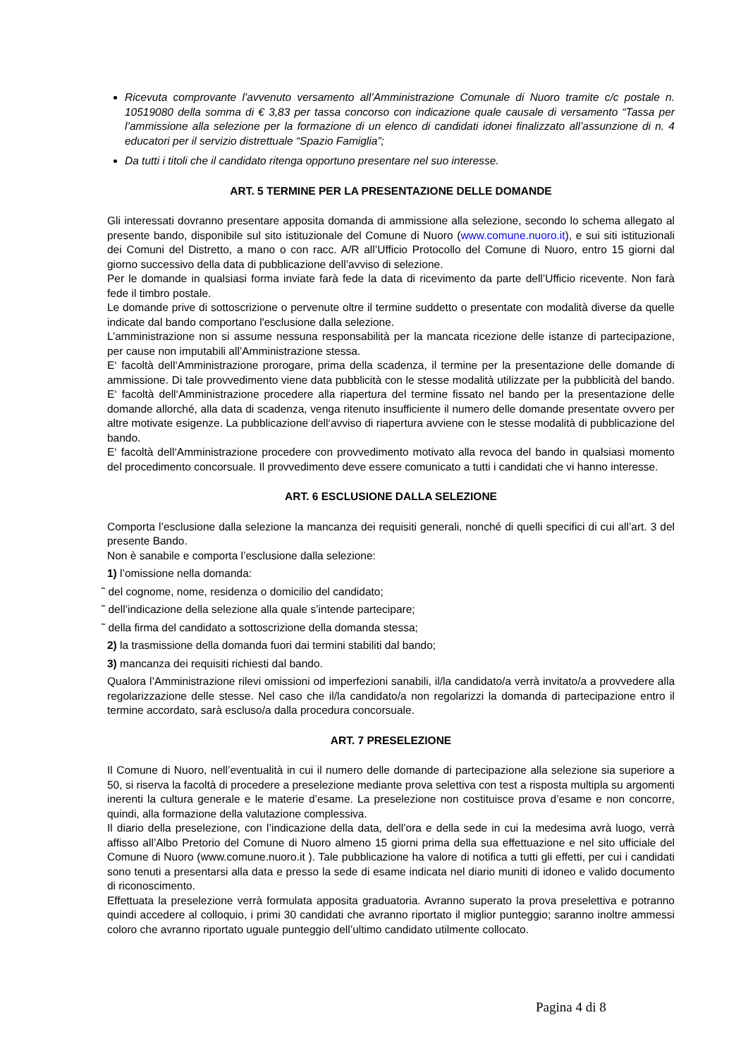Ricevuta comprovante l’avvenuto versamento all’Amministrazione Comunale di Nuoro tramite c/c postale n. 10519080 della somma di € 3,83 per tassa concorso con indicazione quale causale di versamento “Tassa per l’ammissione alla selezione per la formazione di un elenco di candidati idonei finalizzato all’assunzione di n. 4 educatori per il servizio distrettuale “Spazio Famiglia”;
Da tutti i titoli che il candidato ritenga opportuno presentare nel suo interesse.
ART. 5 TERMINE PER LA PRESENTAZIONE DELLE DOMANDE
Gli interessati dovranno presentare apposita domanda di ammissione alla selezione, secondo lo schema allegato al presente bando, disponibile sul sito istituzionale del Comune di Nuoro (www.comune.nuoro.it), e sui siti istituzionali dei Comuni del Distretto, a mano o con racc. A/R all’Ufficio Protocollo del Comune di Nuoro, entro 15 giorni dal giorno successivo della data di pubblicazione dell’avviso di selezione.
Per le domande in qualsiasi forma inviate farà fede la data di ricevimento da parte dell’Ufficio ricevente. Non farà fede il timbro postale.
Le domande prive di sottoscrizione o pervenute oltre il termine suddetto o presentate con modalità diverse da quelle indicate dal bando comportano l'esclusione dalla selezione.
L’amministrazione non si assume nessuna responsabilità per la mancata ricezione delle istanze di partecipazione, per cause non imputabili all’Amministrazione stessa.
E‘ facoltà dell‘Amministrazione prorogare, prima della scadenza, il termine per la presentazione delle domande di ammissione. Di tale provvedimento viene data pubblicità con le stesse modalità utilizzate per la pubblicità del bando. E‘ facoltà dell‘Amministrazione procedere alla riapertura del termine fissato nel bando per la presentazione delle domande allorché, alla data di scadenza, venga ritenuto insufficiente il numero delle domande presentate ovvero per altre motivate esigenze. La pubblicazione dell‘avviso di riapertura avviene con le stesse modalità di pubblicazione del bando.
E‘ facoltà dell‘Amministrazione procedere con provvedimento motivato alla revoca del bando in qualsiasi momento del procedimento concorsuale. Il provvedimento deve essere comunicato a tutti i candidati che vi hanno interesse.
ART. 6 ESCLUSIONE DALLA SELEZIONE
Comporta l’esclusione dalla selezione la mancanza dei requisiti generali, nonché di quelli specifici di cui all’art. 3 del presente Bando.
Non è sanabile e comporta l’esclusione dalla selezione:
1) l’omissione nella domanda:
˜ del cognome, nome, residenza o domicilio del candidato;
˜ dell’indicazione della selezione alla quale s’intende partecipare;
˜ della firma del candidato a sottoscrizione della domanda stessa;
2) la trasmissione della domanda fuori dai termini stabiliti dal bando;
3) mancanza dei requisiti richiesti dal bando.
Qualora l’Amministrazione rilevi omissioni od imperfezioni sanabili, il/la candidato/a verrà invitato/a a provvedere alla regolarizzazione delle stesse. Nel caso che il/la candidato/a non regolarizzi la domanda di partecipazione entro il termine accordato, sarà escluso/a dalla procedura concorsuale.
ART. 7 PRESELEZIONE
Il Comune di Nuoro, nell’eventualità in cui il numero delle domande di partecipazione alla selezione sia superiore a 50, si riserva la facoltà di procedere a preselezione mediante prova selettiva con test a risposta multipla su argomenti inerenti la cultura generale e le materie d’esame. La preselezione non costituisce prova d’esame e non concorre, quindi, alla formazione della valutazione complessiva.
Il diario della preselezione, con l’indicazione della data, dell’ora e della sede in cui la medesima avrà luogo, verrà affisso all’Albo Pretorio del Comune di Nuoro almeno 15 giorni prima della sua effettuazione e nel sito ufficiale del Comune di Nuoro (www.comune.nuoro.it ). Tale pubblicazione ha valore di notifica a tutti gli effetti, per cui i candidati sono tenuti a presentarsi alla data e presso la sede di esame indicata nel diario muniti di idoneo e valido documento di riconoscimento.
Effettuata la preselezione verrà formulata apposita graduatoria. Avranno superato la prova preselettiva e potranno quindi accedere al colloquio, i primi 30 candidati che avranno riportato il miglior punteggio; saranno inoltre ammessi coloro che avranno riportato uguale punteggio dell’ultimo candidato utilmente collocato.
Pagina 4 di 8